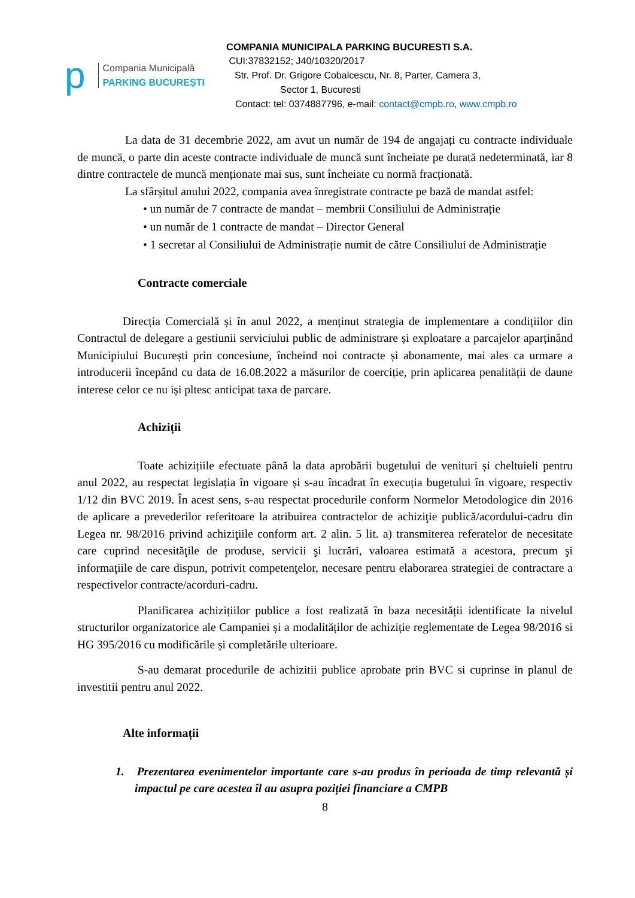p
Compania Municipală
PARKING BUCUREȘTI
COMPANIA MUNICIPALA PARKING BUCURESTI S.A.
CUI:37832152; J40/10320/2017
Str. Prof. Dr. Grigore Cobalcescu, Nr. 8, Parter, Camera 3,
Sector 1, Bucuresti
Contact: tel: 0374887796, e-mail: contact@cmpb.ro, www.cmpb.ro
La data de 31 decembrie 2022, am avut un număr de 194 de angajați cu contracte individuale de muncă, o parte din aceste contracte individuale de muncă sunt încheiate pe durată nedeterminată, iar 8 dintre contractele de muncă menționate mai sus, sunt încheiate cu normă fracționată.
La sfârșitul anului 2022, compania avea înregistrate contracte pe bază de mandat astfel:
• un număr de 7 contracte de mandat – membrii Consiliului de Administrație
• un număr de 1 contracte de mandat – Director General
• 1 secretar al Consiliului de Administrație numit de către Consiliului de Administrație
Contracte comerciale
Direcția Comercială și în anul 2022, a menținut strategia de implementare a condițiilor din Contractul de delegare a gestiunii serviciului public de administrare și exploatare a parcajelor aparținând Municipiului București prin concesiune, încheind noi contracte și abonamente, mai ales ca urmare a introducerii începând cu data de 16.08.2022 a măsurilor de coerciție, prin aplicarea penalității de daune interese celor ce nu iși pltesc anticipat taxa de parcare.
Achiziții
Toate achizițiile efectuate până la data aprobării bugetului de venituri și cheltuieli pentru anul 2022, au respectat legislația în vigoare și s-au încadrat în execuția bugetului în vigoare, respectiv 1/12 din BVC 2019. În acest sens, s-au respectat procedurile conform Normelor Metodologice din 2016 de aplicare a prevederilor referitoare la atribuirea contractelor de achiziţie publică/acordului-cadru din Legea nr. 98/2016 privind achiziţiile conform art. 2 alin. 5 lit. a) transmiterea referatelor de necesitate care cuprind necesităţile de produse, servicii şi lucrări, valoarea estimată a acestora, precum şi informaţiile de care dispun, potrivit competenţelor, necesare pentru elaborarea strategiei de contractare a respectivelor contracte/acorduri-cadru.
Planificarea achizițiilor publice a fost realizată în baza necesității identificate la nivelul structurilor organizatorice ale Campaniei și a modalităților de achiziție reglementate de Legea 98/2016 si HG 395/2016 cu modificările și completările ulterioare.
S-au demarat procedurile de achizitii publice aprobate prin BVC si cuprinse in planul de investitii pentru anul 2022.
Alte informații
1. Prezentarea evenimentelor importante care s-au produs în perioada de timp relevantă și impactul pe care acestea îl au asupra poziției financiare a CMPB
8